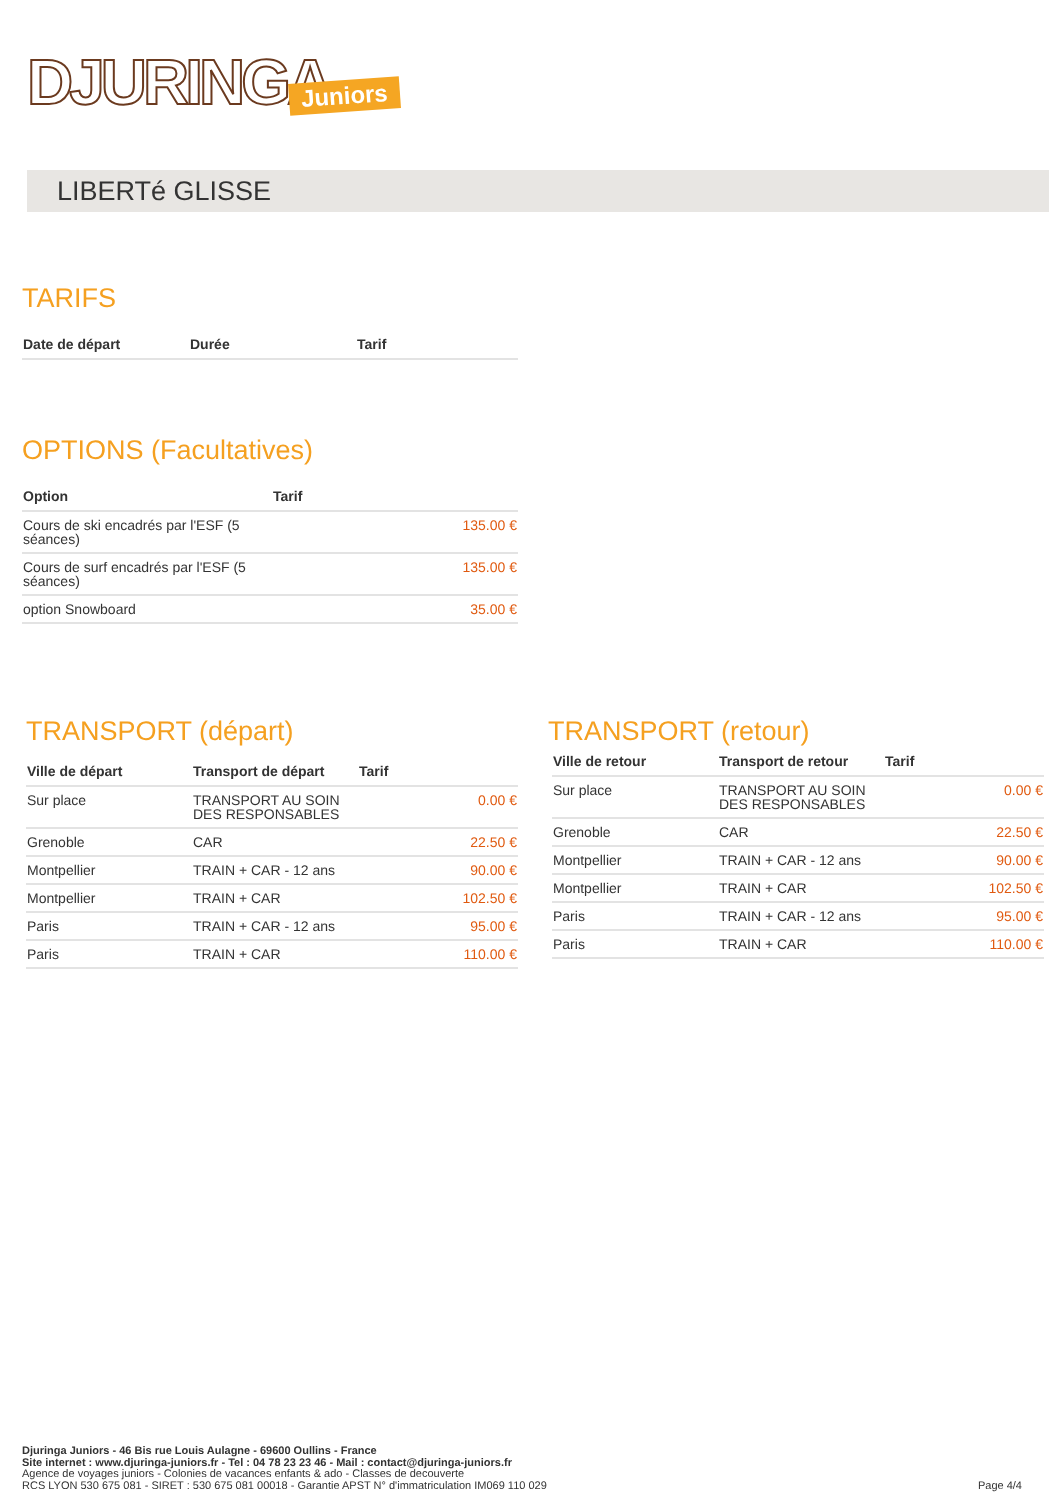DJURINGAJuniors
LIBERTé GLISSE
TARIFS
| Date de départ | Durée | Tarif |
| --- | --- | --- |
OPTIONS (Facultatives)
| Option | Tarif |
| --- | --- |
| Cours de ski encadrés par l'ESF (5 séances) | 135.00 € |
| Cours de surf encadrés par l'ESF (5 séances) | 135.00 € |
| option Snowboard | 35.00 € |
TRANSPORT (départ)
| Ville de départ | Transport de départ | Tarif |
| --- | --- | --- |
| Sur place | TRANSPORT AU SOIN DES RESPONSABLES | 0.00 € |
| Grenoble | CAR | 22.50 € |
| Montpellier | TRAIN + CAR - 12 ans | 90.00 € |
| Montpellier | TRAIN + CAR | 102.50 € |
| Paris | TRAIN + CAR - 12 ans | 95.00 € |
| Paris | TRAIN + CAR | 110.00 € |
TRANSPORT (retour)
| Ville de retour | Transport de retour | Tarif |
| --- | --- | --- |
| Sur place | TRANSPORT AU SOIN DES RESPONSABLES | 0.00 € |
| Grenoble | CAR | 22.50 € |
| Montpellier | TRAIN + CAR - 12 ans | 90.00 € |
| Montpellier | TRAIN + CAR | 102.50 € |
| Paris | TRAIN + CAR - 12 ans | 95.00 € |
| Paris | TRAIN + CAR | 110.00 € |
Djuringa Juniors - 46 Bis rue Louis Aulagne - 69600 Oullins - France
Site internet : www.djuringa-juniors.fr - Tel : 04 78 23 23 46 - Mail : contact@djuringa-juniors.fr
Agence de voyages juniors - Colonies de vacances enfants & ado - Classes de decouverte
RCS LYON 530 675 081 - SIRET : 530 675 081 00018 - Garantie APST N° d'immatriculation IM069 110 029 Page 4/4